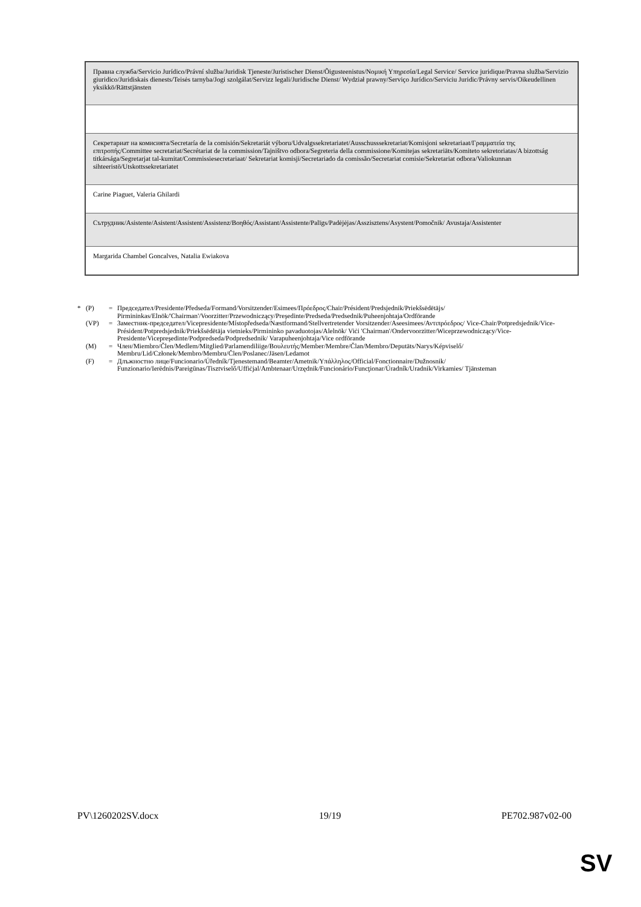| Правна служба/Servicio Jurídico/Právní služba/Juridisk Tjeneste/Juristischer Dienst/Õigusteenistus/Νομική Υπηρεσία/Legal Service/ Service juridique/Pravna služba/Servizio giuridico/Juridiskais dienests/Teisės tarnyba/Jogi szolgálat/Servizz legali/Juridische Dienst/ Wydział prawny/Serviço Jurídico/Serviciu Juridic/Právny servis/Oikeudellinen yksikkö/Rättstjänsten |
| Секретариат на комисията/Secretaría de la comisión/Sekretariát výboru/Udvalgssekretariatet/Ausschusssekretariat/Komisjoni sekretariaat/Γραμματεία της επιτροπής/Committee secretariat/Secrétariat de la commission/Tajništvo odbora/Segreteria della commissione/Komitejas sekretariāts/Komiteto sekretoriatas/A bizottság titkársága/Segretarjat tal-kumitat/Commissiesecretariaat/ Sekretariat komisji/Secretariado da comissão/Secretariat comisie/Sekretariat odbora/Valiokunnan sihteeristö/Utskottssekretariatet |
| Carine Piaguet, Valeria Ghilardi |
| Сътрудник/Asistente/Asistent/Assistent/Assistenz/Βοηθός/Assistant/Assistente/Palīgs/Padėjėjas/Asszisztens/Asystent/Pomočnik/ Avustaja/Assistenter |
| Margarida Chambel Goncalves, Natalia Ewiakova |
* (P) = Председател/Presidente/Předseda/Formand/Vorsitzender/Esimees/Πρόεδρος/Chair/Président/Predsjednik/Priekšsēdētājs/ Pirmininkas/Elnök/'Chairman'/Voorzitter/Przewodniczący/Preşedinte/Predseda/Predsednik/Puheenjohtaja/Ordförande
(VP) = Заместник-председател/Vicepresidente/Místopředseda/Næstformand/Stellvertretender Vorsitzender/Aseesimees/Αντιπρόεδρος/ Vice-Chair/Potpredsjednik/Vice-Président/Potpredsjednik/Priekšsēdētāja vietnieks/Pirmininko pavaduotojas/Alelnök/ Viċi 'Chairman'/Ondervoorzitter/Wiceprzewodniczący/Vice-Presidente/Vicepreşedinte/Podpredseda/Podpredsednik/ Varapuheenjohtaja/Vice ordförande
(M) = Член/Miembro/Člen/Medlem/Mitglied/Parlamendiliige/Βουλευτής/Member/Membre/Član/Membro/Deputāts/Narys/Képviselő/ Membru/Lid/Członek/Membro/Membru/Člen/Poslanec/Jäsen/Ledamot
(F) = Длъжностно лице/Funcionario/Úředník/Tjenestemand/Beamter/Ametnik/Υπάλληλος/Official/Fonctionnaire/Dužnosnik/ Funzionario/Ierēdnis/Pareigūnas/Tisztviselő/Uffiċjal/Ambtenaar/Urzędnik/Funcionário/Funcţionar/Úradník/Uradnik/Virkamies/ Tjänsteman
PV\1260202SV.docx 19/19 PE702.987v02-00
SV